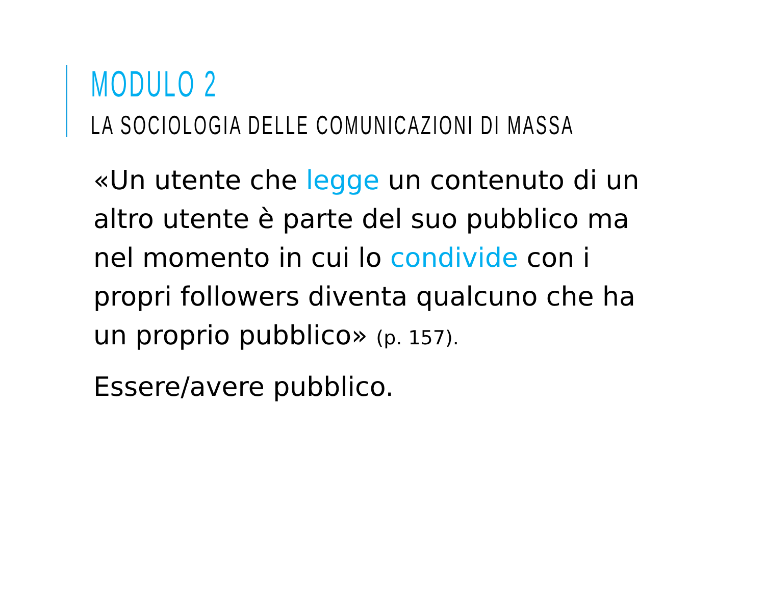MODULO 2
LA SOCIOLOGIA DELLE COMUNICAZIONI DI MASSA
«Un utente che legge un contenuto di un altro utente è parte del suo pubblico ma nel momento in cui lo condivide con i propri followers diventa qualcuno che ha un proprio pubblico» (p. 157).
Essere/avere pubblico.